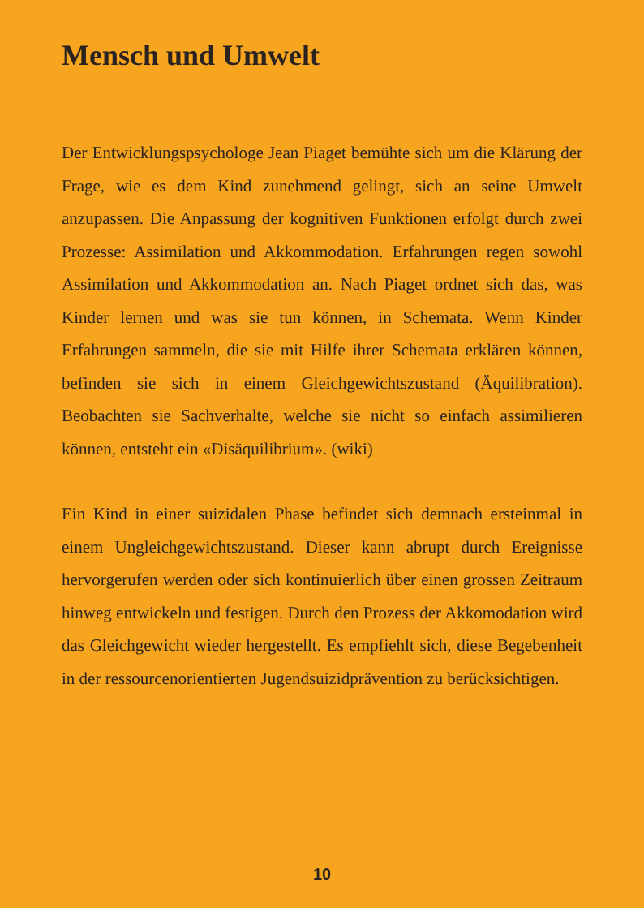Mensch und Umwelt
Der Entwicklungspsychologe Jean Piaget bemühte sich um die Klärung der Frage, wie es dem Kind zunehmend gelingt, sich an seine Umwelt anzupassen. Die Anpassung der kognitiven Funktionen erfolgt durch zwei Prozesse: Assimilation und Akkommodation. Erfahrungen regen sowohl Assimilation und Akkommodation an. Nach Piaget ordnet sich das, was Kinder lernen und was sie tun können, in Schemata. Wenn Kinder Erfahrungen sammeln, die sie mit Hilfe ihrer Schemata erklären können, befinden sie sich in einem Gleichgewichtszustand (Äquilibration). Beobachten sie Sachverhalte, welche sie nicht so einfach assimilieren können, entsteht ein «Disäquilibrium». (wiki)
Ein Kind in einer suizidalen Phase befindet sich demnach ersteinmal in einem Ungleichgewichtszustand. Dieser kann abrupt durch Ereignisse hervorgerufen werden oder sich kontinuierlich über einen grossen Zeitraum hinweg entwickeln und festigen. Durch den Prozess der Akkomodation wird das Gleichgewicht wieder hergestellt. Es empfiehlt sich, diese Begebenheit in der ressourcenorientierten Jugendsuizidprävention zu berücksichtigen.
10